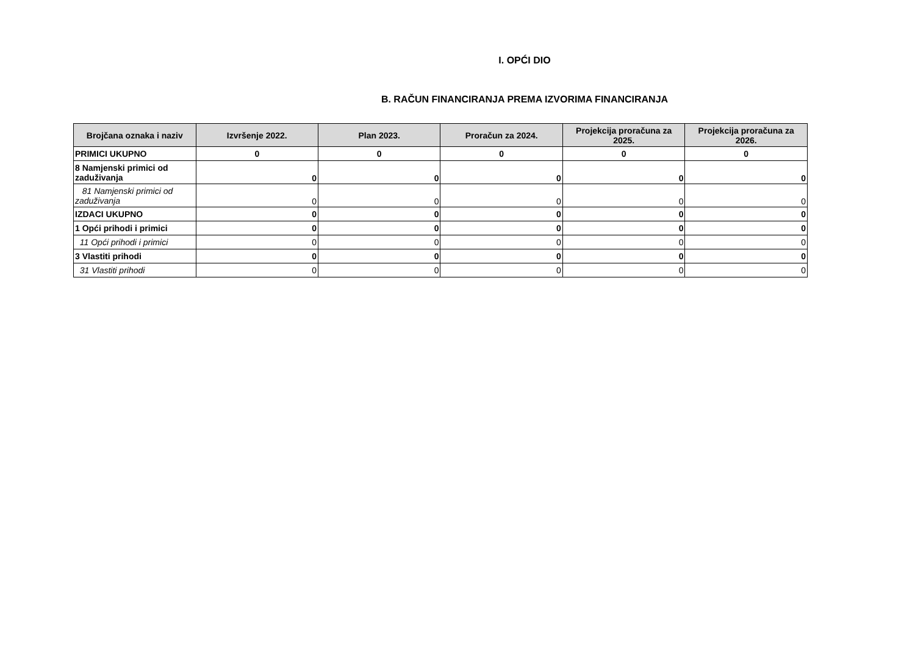I. OPĆI DIO
B. RAČUN FINANCIRANJA PREMA IZVORIMA FINANCIRANJA
| Brojčana oznaka i naziv | Izvršenje 2022. | Plan 2023. | Proračun za 2024. | Projekcija proračuna za 2025. | Projekcija proračuna za 2026. |
| --- | --- | --- | --- | --- | --- |
| PRIMICI UKUPNO | 0 | 0 | 0 | 0 | 0 |
| 8 Namjenski primici od zaduživanja | 0 | 0 | 0 | 0 | 0 |
| 81 Namjenski primici od zaduživanja | 0 | 0 | 0 | 0 | 0 |
| IZDACI UKUPNO | 0 | 0 | 0 | 0 | 0 |
| 1 Opći prihodi i primici | 0 | 0 | 0 | 0 | 0 |
| 11 Opći prihodi i primici | 0 | 0 | 0 | 0 | 0 |
| 3 Vlastiti prihodi | 0 | 0 | 0 | 0 | 0 |
| 31 Vlastiti prihodi | 0 | 0 | 0 | 0 | 0 |